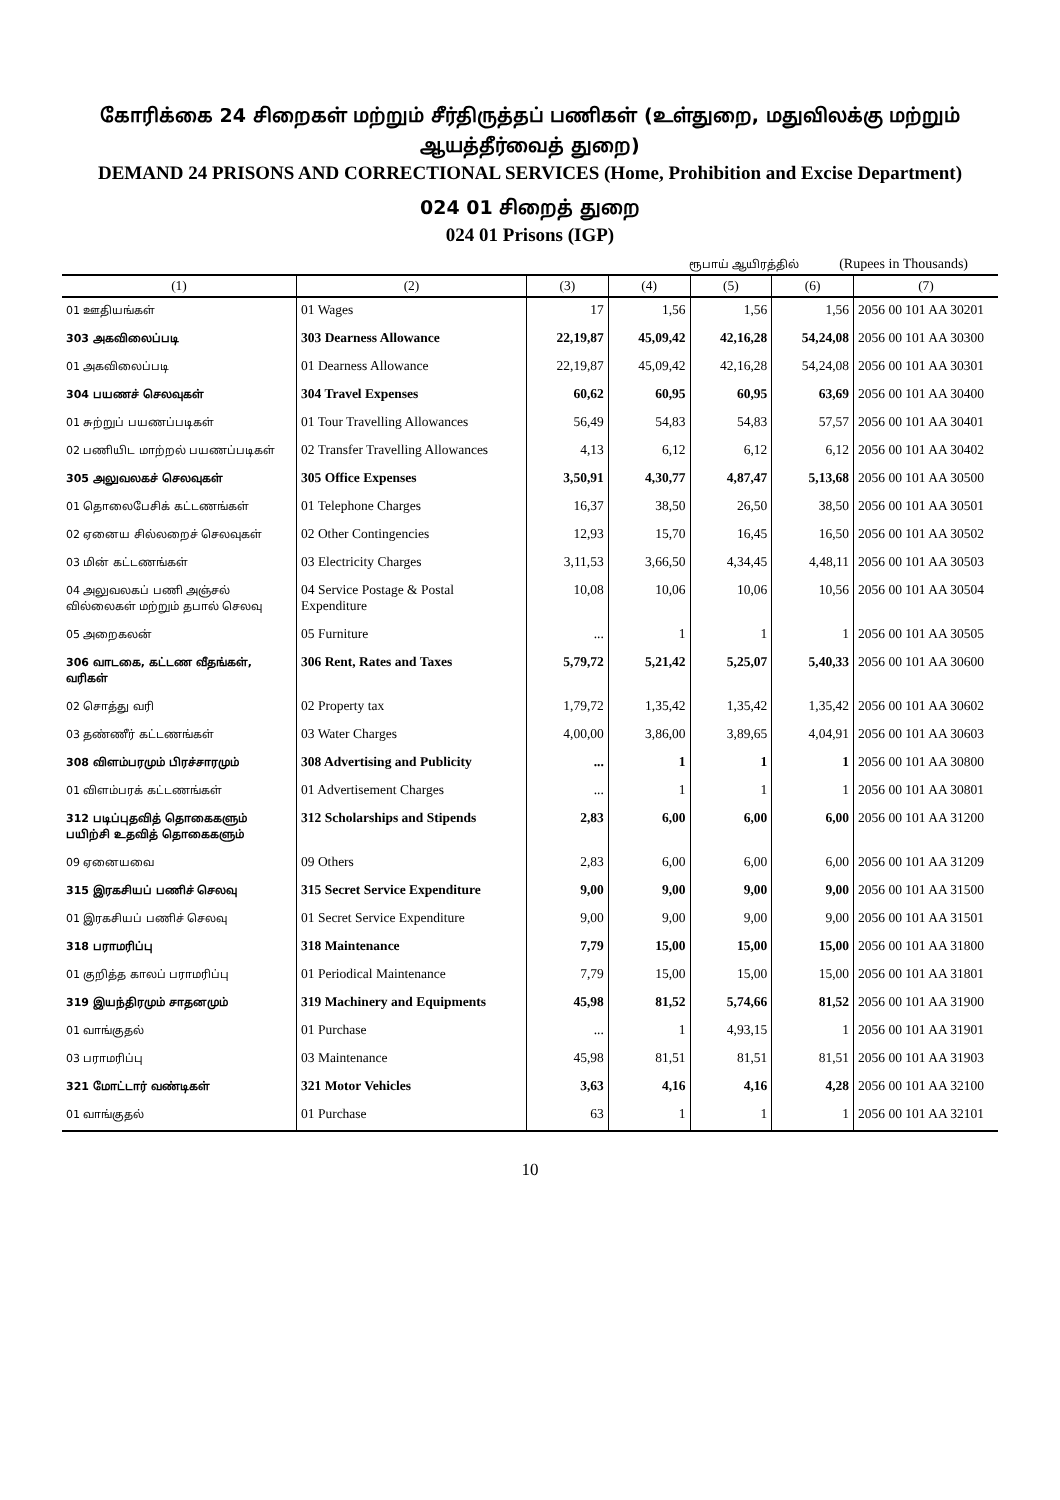கோரிக்கை 24 சிறைகள் மற்றும் சீர்திருத்தப் பணிகள் (உள்துறை, மதுவிலக்கு மற்றும் ஆயத்தீர்வைத் துறை)
DEMAND 24 PRISONS AND CORRECTIONAL SERVICES (Home, Prohibition and Excise Department)
024 01 சிறைத் துறை
024 01 Prisons (IGP)
ரூபாய் ஆயிரத்தில் (Rupees in Thousands)
| (1) | (2) | (3) | (4) | (5) | (6) | (7) |
| --- | --- | --- | --- | --- | --- | --- |
| 01 ஊதியங்கள் | 01 Wages | 17 | 1,56 | 1,56 | 1,56 | 2056 00 101 AA 30201 |
| 303 அகவிலைப்படி | 303 Dearness Allowance | 22,19,87 | 45,09,42 | 42,16,28 | 54,24,08 | 2056 00 101 AA 30300 |
| 01 அகவிலைப்படி | 01 Dearness Allowance | 22,19,87 | 45,09,42 | 42,16,28 | 54,24,08 | 2056 00 101 AA 30301 |
| 304 பயணச் செலவுகள் | 304 Travel Expenses | 60,62 | 60,95 | 60,95 | 63,69 | 2056 00 101 AA 30400 |
| 01 சுற்றுப் பயணப்படிகள் | 01 Tour Travelling Allowances | 56,49 | 54,83 | 54,83 | 57,57 | 2056 00 101 AA 30401 |
| 02 பணியிட மாற்றல் பயணப்படிகள் | 02 Transfer Travelling Allowances | 4,13 | 6,12 | 6,12 | 6,12 | 2056 00 101 AA 30402 |
| 305 அலுவலகச் செலவுகள் | 305 Office Expenses | 3,50,91 | 4,30,77 | 4,87,47 | 5,13,68 | 2056 00 101 AA 30500 |
| 01 தொலைபேசிக் கட்டணங்கள் | 01 Telephone Charges | 16,37 | 38,50 | 26,50 | 38,50 | 2056 00 101 AA 30501 |
| 02 ஏனைய சில்லறைச் செலவுகள் | 02 Other Contingencies | 12,93 | 15,70 | 16,45 | 16,50 | 2056 00 101 AA 30502 |
| 03 மின் கட்டணங்கள் | 03 Electricity Charges | 3,11,53 | 3,66,50 | 4,34,45 | 4,48,11 | 2056 00 101 AA 30503 |
| 04 அலுவலகப் பணி அஞ்சல் வில்லைகள் மற்றும் தபால் செலவு | 04 Service Postage & Postal Expenditure | 10,08 | 10,06 | 10,06 | 10,56 | 2056 00 101 AA 30504 |
| 05 அறைகலன் | 05 Furniture | ... | 1 | 1 | 1 | 2056 00 101 AA 30505 |
| 306 வாடகை, கட்டண வீதங்கள், வரிகள் | 306 Rent, Rates and Taxes | 5,79,72 | 5,21,42 | 5,25,07 | 5,40,33 | 2056 00 101 AA 30600 |
| 02 சொத்து வரி | 02 Property tax | 1,79,72 | 1,35,42 | 1,35,42 | 1,35,42 | 2056 00 101 AA 30602 |
| 03 தண்ணீர் கட்டணங்கள் | 03 Water Charges | 4,00,00 | 3,86,00 | 3,89,65 | 4,04,91 | 2056 00 101 AA 30603 |
| 308 விளம்பரமும் பிரச்சாரமும் | 308 Advertising and Publicity | ... | 1 | 1 | 1 | 2056 00 101 AA 30800 |
| 01 விளம்பரக் கட்டணங்கள் | 01 Advertisement Charges | ... | 1 | 1 | 1 | 2056 00 101 AA 30801 |
| 312 படிப்புதவித் தொகைகளும் பயிற்சி உதவித் தொகைகளும் | 312 Scholarships and Stipends | 2,83 | 6,00 | 6,00 | 6,00 | 2056 00 101 AA 31200 |
| 09 ஏனையவை | 09 Others | 2,83 | 6,00 | 6,00 | 6,00 | 2056 00 101 AA 31209 |
| 315 இரகசியப் பணிச் செலவு | 315 Secret Service Expenditure | 9,00 | 9,00 | 9,00 | 9,00 | 2056 00 101 AA 31500 |
| 01 இரகசியப் பணிச் செலவு | 01 Secret Service Expenditure | 9,00 | 9,00 | 9,00 | 9,00 | 2056 00 101 AA 31501 |
| 318 பராமரிப்பு | 318 Maintenance | 7,79 | 15,00 | 15,00 | 15,00 | 2056 00 101 AA 31800 |
| 01 குறித்த காலப் பராமரிப்பு | 01 Periodical Maintenance | 7,79 | 15,00 | 15,00 | 15,00 | 2056 00 101 AA 31801 |
| 319 இயந்திரமும் சாதனமும் | 319 Machinery and Equipments | 45,98 | 81,52 | 5,74,66 | 81,52 | 2056 00 101 AA 31900 |
| 01 வாங்குதல் | 01 Purchase | ... | 1 | 4,93,15 | 1 | 2056 00 101 AA 31901 |
| 03 பராமரிப்பு | 03 Maintenance | 45,98 | 81,51 | 81,51 | 81,51 | 2056 00 101 AA 31903 |
| 321 மோட்டார் வண்டிகள் | 321 Motor Vehicles | 3,63 | 4,16 | 4,16 | 4,28 | 2056 00 101 AA 32100 |
| 01 வாங்குதல் | 01 Purchase | 63 | 1 | 1 | 1 | 2056 00 101 AA 32101 |
10